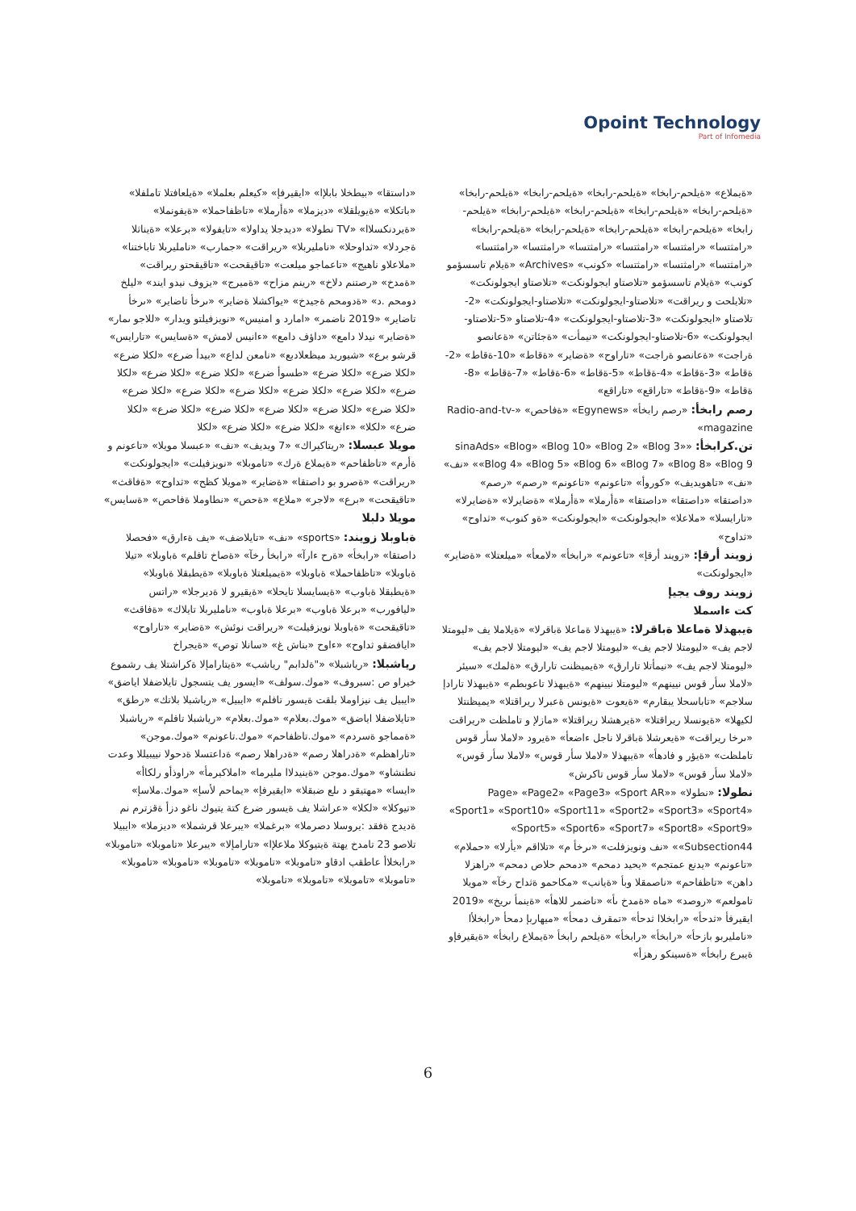Opoint Technology
Part of Infomedia
«داستقا» «بيطخلا بابلإا» «ايقيرفإ» «كيعلم بعلملا» «ةيلعافتلا تاملفلا» «باتكلا» «ةيويلقلا» «ديزملا» «ةأرملا» «تاظفاحملا» «ةيفونملا» «ةيردنكسلاا» «TV نطولا» «ديدجلا يداولا» «تايفولا» «برعلا» «ةيناثلا ةجردلا» «ثداوحلا» «نامليربلا» «ريراقت» «جمارب» «نامليربلا تاباختنا» «ملاعلاو ناهيج» «تاعماجو ميلعت» «تاقيقحت» «تاقيقحتو ريراقت» «ةمدخ» «رصتنم دلاخ» «رينم مزاح» «ةميرج» «يزوف نيدو ايند» «ليلخ دومحم .د» «ةدومحم ةجيدخ» «يواكشلا ةضاير» «ىرخأ تاضاير» «ىرخأ تاضاير» «2019 ناضمر» «امارد و امنيس» «نويزفيلتو ويدار» «للاجو ىمار» «ةضاير» نيدلا دامع» «داؤف دامع» «ءانيس لامش» «ةسايس» «تارايس» قرشو برع» «شيوريد ميظعلادبع» «نامعن لداع» «بيدأ ضرع» «لكلا ضرع» «لكلا ضرع» «لكلا ضرع» «طسوأ ضرع» «لكلا ضرع» «لكلا ضرع» «لكلا ضرع» «لكلا ضرع» «لكلا ضرع» «لكلا ضرع» «لكلا ضرع» «لكلا ضرع» «لكلا ضرع» «لكلا ضرع» «لكلا ضرع» «لكلا ضرع» «لكلا ضرع» «لكلا ضرع» «لكلا» «ءانغ» «لكلا ضرع» «لكلا ضرع» «لكلا
مويلا عبسلا: «ريتاكيراك» «7 ويديف» «نف» «عبسلا مويلا» «تاعونم و ةأرم» «تاظفاحم» «ةيملاع ةرك» «تاموبلا» «نويزفيلت» «ايجولونكت» «ريراقت» «ةصرو بو داصتقا» «ةضاير» «مويلا كظح» «ثداوح» «ةفاقث» «تاقيقحت» «برع» «لاجر» «ملاع» «ةحص» «نطاوملا ةفاحص» «ةسايس»
مويلا دلبلا
ةباوبلا زويند: «sports» «نف» «تايلاضف» «يف ةءارق» «فحصلا داصتقا» «رابخأ» «ةرح ءارآ» «رابخأ رخآ» «ةصاخ تافلم» ةباوبلا» «تيلا ةباوبلا» «تاظفاحملا» ةباوبلا» «ةيميلعتلا ةباوبلا» «ةيطبقلا ةباوبلا» «ةيطبقلا ةباوب» «ةيسايسلا تايحلا» «ةيقيرو لا ةديرجلا» «راتس «ليافورب» «برعلا ةباوب» «برعلا ةباوب» «نامليربلا تايلاك» «ةفاقث» «تاقيقحت» «ةباوبلا نويزفيلت» «ريراقت نوئش» «ةضاير» «تاراوح» «ايافضقو ثداوح» «ءاوح «بناش غ» «سانلا توص» «ةيجراخ
رياشبلا: «رياشبلا» «"ةلدابم" رياشب» «ةيتارامإلا ةكراشتلا يف رشموع خيراو ص :سبروف» «موك.سولف» «ايسور يف يتسجول تايلاضفلا اياضق» «ايبيل يف نيزاوملا بلقت ةيسور تافلم» «ايبيل» «رياشبلا بلاتك» «رطق» «تايلاضفلا اياضق» «موك.بعلام» «موك.بعلام» «رياشبلا تافلم» «رياشبلا «ةمماجو ةسردم» «موك.تاظفاحم» «موك.تاعونم» «موك.موجن» «تاراهظم» «ةدراهلا رصم» «ةدراهلا رصم» ةداعتسلا ةدحولا نييبيللا وعدت نطنشاو» «موك.موجن «ةينيدلاا مليرما» «املاكيرمأ» «راوذأو رلكاأ» «ايسا» «مهتيقو د ىلع ضبقلا» «ايقيرفإ» «يماحم لأسإ» «موك.ملاسإ» «تيوكلا» «لكلا» «عراشلا يف ةيسور ضرع كتة يتيوك ناغو دزأ ةقزترم نم ةديدج ةفقد :يروسلا دصرملا» «برغملا» «يبرعلا قرشملا» «ديزملا» «ايبيلا تلاصو 23 تامدخ يهتة ةيتيوكلا ملاعلإا» «تارامإلا» «يبرعلا «تاموبلا» «تاموبلا» «رابخلاأ عاطقب ادقاو «تاموبلا» «تاموبلا» «تاموبلا» «تاموبلا» «تاموبلا» «تاموبلا» «تاموبلا» «تاموبلا» «تاموبلا»
«ةيملاع» «ةيلحم-رابخا» «ةيلحم-رابخا» «ةيلحم-رابخا» «ةيلحم-رابخا» «ةيلحم-رابخا» «ةيلحم-رابخا» «ةيلحم-رابخا» «ةيلحم-رابخا» «ةيلحم-رابخا» «ةيلحم-رابخا» «ةيلحم-رابخا» «ةيلحم-رابخا» «ةيلحم-رابخا» «رامثتسا» «رامثتسا» «رامثتسا» «رامثتسا» «رامثتسا» «رامثتسا» «رامثتسا» «رامثتسا» «رامثتسا» «كونب» «Archives» «ةيلام تاسسؤمو كونب» «ةيلام تاسسؤمو «تلاصتاو ايجولونكت» «تلاصتاو ايجولونكت» «تلايلحت و ريراقت» «تلاصتاو-ايجولونكت» «تلاصتاو-ايجولونكت» «2-تلاصتاو «ايجولونكت» «3-تلاصتاو-ايجولونكت» «4-تلاصتاو «5-تلاصتاو-ايجولونكت» «6-تلاصتاو-ايجولونكت» «نيمأت» «ةجئاتن» «ةعانصو ةراجت» «ةعانصو ةراجت» «تاراوح» «ةضاير» «ةقاط» «10-ةقاط» «2-ةقاط» «3-ةقاط» «4-ةقاط» «5-ةقاط» «6-ةقاط» «7-ةقاط» «8-ةقاط» «9-ةقاط» «تاراقع» «تاراقع»
رصم رابخأ: «رصم رابخأ» «Egynews» «ةفاحص» «Radio-and-tv-magazine»
تن.كرابخأ: «sinaAds» «Blog» «Blog 10» «Blog 2» «Blog 3» «Blog 4» «Blog 5» «Blog 6» «Blog 7» «Blog 8» «Blog 9» «نف» «نف» «تاهويديف» «كوروأ» «تاعونم» «تاعونم» «رصم» «رصم» «داصتقا» «داصتقا» «داصتقا» «ةأرملا» «ةأرملا» «ةضايرلا» «ةضايرلا» «تارايسلا» «ملاعلا» «ايجولونكت» «ايجولونكت» «ةو كنوب» «ثداوح» «ثداوح»
زويند أرقإ: «زويند أرقإ» «تاعونم» «رابخأ» «لامعأ» «ميلعتلا» «ةضاير» «ايجولونكت»
زويند روف يجيإ
كت ءاسملا
ةيبهذلا ةماعلا ةباقرلا: «ةيبهذلا ةماعلا ةباقرلا» «ةيلاملا يف «ليومتلا لاجم يف» «ليومتلا لاجم يف» «ليومتلا لاجم يف» «ليومتلا لاجم يف» «ليومتلا لاجم يف» «نيمأتلا تارارق» «ةيميظنت تارارق» «ةلمك» «سيئر «لاملا سأر قوس نيينهم» «ليومتلا نيينهم» «ةيبهذلا تاعوبطم» «ةيبهذلا تارادإ سلاجم» «تاباسحلا يبقارم» «ةيعوت «ةيونس ةعبرلا ريراقتلا» «يميظنتلا لكيهلا» «ةيونسلا ريراقتلا» «ةيرهشلا ريراقتلا» «مازلإ و تاملظت «ريراقت «ىرخا ريراقت» «ةيعرشلا ةباقرلا ناجل ءاضعأ» «ةيرود «لاملا سأر قوس تاملظت» «ةيؤر و فادهأ» «ةيبهذلا «لاملا سأر قوس» «لاملا سأر قوس» «لاملا سأر قوس» «لاملا سأر قوس تاكرش»
نطولا: «نطولا» «Page» «Page2» «Page3» «Sport AR» «Sport1» «Sport10» «Sport11» «Sport2» «Sport3» «Sport4» «Sport5» «Sport6» «Sport7» «Sport8» «Sport9» «Subsection44» «نف ونويزفلت» «ىرخأ م» «تلااقم «يأرلا» «حملام» «تاعونم» «يدنع عمتجم» «يحيد دمحم» «دمحم حلاص دمحم» «راهزلا داهن» «تاظفاحم» «ناصمقلا وبأ «ةيانب» «مكاحمو ةثداح رخآ» «مويلا تامولعم» «روصد» «ماه «ةمدخ ىأ» «ناضمر للاهأ» «ةينمأ ىريخ» «2019 ايقيرفأ «ثدحأ» «رابخلاا ثدحأ» «تمقرف دمحأ» «ميهاربإ دمحأ «رابخلأا «نامليربو بازحأ» «رابخأ» «رابخأ» «ةيلحم رابخأ «ةيملاع رابخأ» «ةيقيرفإو ةيبرع رابخأ» «ةسينكو رهزأ»
6